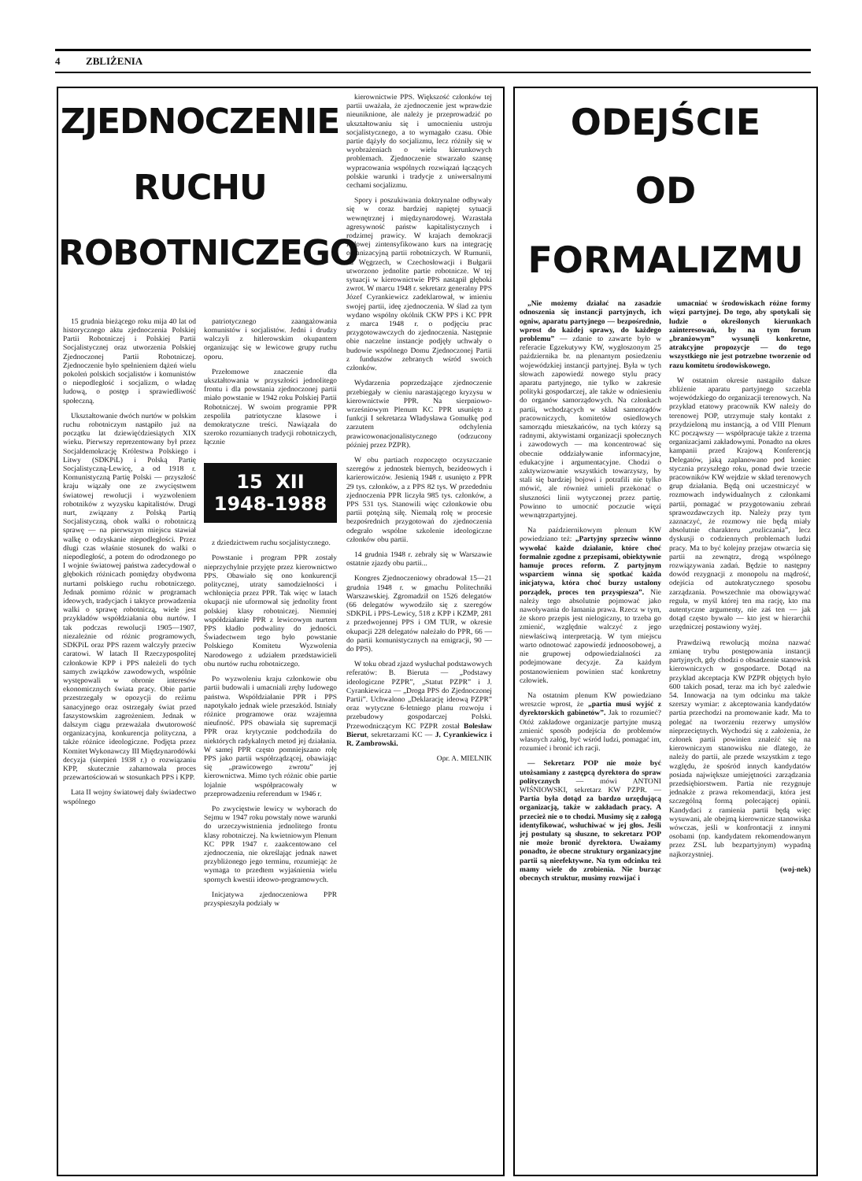4 ZBLIŻENIA
ZJEDNOCZENIE
RUCHU
ROBOTNICZEGO
15 grudnia bieżącego roku mija 40 lat od historycznego aktu zjednoczenia Polskiej Partii Robotniczej i Polskiej Partii Socjalistycznej oraz utworzenia Polskiej Zjednoczonej Partii Robotniczej. Zjednoczenie było spełnieniem dążeń wielu pokoleń polskich socjalistów i komunistów o niepodległość i socjalizm, o władzę ludową, o postęp i sprawiedliwość społeczną.
Ukształtowanie dwóch nurtów w polskim ruchu robotniczym nastąpiło już na początku lat dziewięćdziesiątych XIX wieku. Pierwszy reprezentowany był przez Socjaldemokrację Królestwa Polskiego i Litwy (SDKPiL) i Polską Partię Socjalistyczną-Lewicę, a od 1918 r. Komunistyczną Partię Polski — przyszłość kraju wiązały one ze zwycięstwem światowej rewolucji i wyzwoleniem robotników z wyzysku kapitalistów. Drugi nurt, związany z Polską Partią Socjalistyczną, obok walki o robotniczą sprawę — na pierwszym miejscu stawiał walkę o odzyskanie niepodległości. Przez długi czas właśnie stosunek do walki o niepodległość, a potem do odrodzonego po I wojnie światowej państwa zadecydował o głębokich różnicach pomiędzy obydwoma nurtami polskiego ruchu robotniczego. Jednak pomimo różnic w programach ideowych, tradycjach i taktyce prowadzenia walki o sprawę robotniczą, wiele jest przykładów współdziałania obu nurtów. I tak podczas rewolucji 1905—1907, niezależnie od różnic programowych, SDKPiL oraz PPS razem walczyły przeciw caratowi. W latach II Rzeczypospolitej członkowie KPP i PPS należeli do tych samych związków zawodowych, wspólnie występowali w obronie interesów ekonomicznych świata pracy. Obie partie przestrzegały w opozycji do reżimu sanacyjnego oraz ostrzegały świat przed faszystowskim zagrożeniem. Jednak w dalszym ciągu przeważała dwutorowość organizacyjna, konkurencja polityczna, a także różnice ideologiczne. Podjęta przez Komitet Wykonawczy III Międzynarodówki decyzja (sierpień 1938 r.) o rozwiązaniu KPP, skutecznie zahamowała proces przewartościowań w stosunkach PPS i KPP.
Lata II wojny światowej dały świadectwo wspólnego
patriotycznego zaangażowania komunistów i socjalistów. Jedni i drudzy walczyli z hitlerowskim okupantem organizując się w lewicowe grupy ruchu oporu.
Przełomowe znaczenie dla ukształtowania w przyszłości jednolitego frontu i dla powstania zjednoczonej partii miało powstanie w 1942 roku Polskiej Partii Robotniczej. W swoim programie PPR zespoliła patriotyczne klasowe i demokratyczne treści. Nawiązała do szeroko rozumianych tradycji robotniczych, łącznie
15 XII
1948-1988
z dziedzictwem ruchu socjalistycznego.
Powstanie i program PPR zostały nieprzychylnie przyjęte przez kierownictwo PPS. Obawiało się ono konkurencji politycznej, utraty samodzielności i wchłonięcia przez PPR. Tak więc w latach okupacji nie uformował się jednolity front polskiej klasy robotniczej. Niemniej współdziałanie PPR z lewicowym nurtem PPS kładło podwaliny do jedności. Świadectwem tego było powstanie Polskiego Komitetu Wyzwolenia Narodowego z udziałem przedstawicieli obu nurtów ruchu robotniczego.
Po wyzwoleniu kraju członkowie obu partii budowali i umacniali zręby ludowego państwa. Współdziałanie PPR i PPS napotykało jednak wiele przeszkód. Istniały różnice programowe oraz wzajemna nieufność. PPS obawiała się supremacji PPR oraz krytycznie podchodziła do niektórych radykalnych metod jej działania. W samej PPR często pomniejszano rolę PPS jako partii współrządzącej, obawiając się „prawicowego zwrotu” jej kierownictwa. Mimo tych różnic obie partie lojalnie współpracowały w przeprowadzeniu referendum w 1946 r.
Po zwycięstwie lewicy w wyborach do Sejmu w 1947 roku powstały nowe warunki do urzeczywistnienia jednolitego frontu klasy robotniczej. Na kwietniowym Plenum KC PPR 1947 r. zaakcentowano cel zjednoczenia, nie określając jednak nawet przybliżonego jego terminu, rozumiejąc że wymaga to przedtem wyjaśnienia wielu spornych kwestii ideowo-programowych.
Inicjatywa zjednoczeniowa PPR przyspieszyła podziały w
kierownictwie PPS. Większość członków tej partii uważała, że zjednoczenie jest wprawdzie nieuniknione, ale należy je przeprowadzić po ukształtowaniu się i umocnieniu ustroju socjalistycznego, a to wymagało czasu. Obie partie dążyły do socjalizmu, lecz różniły się w wyobrażeniach o wielu kierunkowych problemach. Zjednoczenie stwarzało szansę wypracowania wspólnych rozwiązań łączących polskie warunki i tradycje z uniwersalnymi cechami socjalizmu.
Spory i poszukiwania doktrynalne odbywały się w coraz bardziej napiętej sytuacji wewnętrznej i międzynarodowej. Wzrastała agresywność państw kapitalistycznych i rodzimej prawicy. W krajach demokracji ludowej zintensyfikowano kurs na integrację organizacyjną partii robotniczych. W Rumunii, na Węgrzech, w Czechosłowacji i Bułgarii utworzono jednolite partie robotnicze. W tej sytuacji w kierownictwie PPS nastąpił głęboki zwrot. W marcu 1948 r. sekretarz generalny PPS Józef Cyrankiewicz zadeklarował, w imieniu swojej partii, ideę zjednoczenia. W ślad za tym wydano wspólny okólnik CKW PPS i KC PPR z marca 1948 r. o podjęciu prac przygotowawczych do zjednoczenia. Następnie obie naczelne instancje podjęły uchwały o budowie wspólnego Domu Zjednoczonej Partii z funduszów zebranych wśród swoich członków.
Wydarzenia poprzedzające zjednoczenie przebiegały w cieniu narastającego kryzysu w kierownictwie PPR. Na sierpniowo-wrześniowym Plenum KC PPR usunięto z funkcji I sekretarza Władysława Gomułkę pod zarzutem odchylenia prawicowonacjonalistycznego (odrzucony później przez PZPR).
W obu partiach rozpoczęto oczyszczanie szeregów z jednostek biernych, bezideowych i karierowiczów. Jesienią 1948 r. usunięto z PPR 29 tys. członków, a z PPS 82 tys. W przededniu zjednoczenia PPR liczyła 985 tys. członków, a PPS 531 tys. Stanowili więc członkowie obu partii potężną siłę. Niemałą rolę w procesie bezpośrednich przygotowań do zjednoczenia odegrało wspólne szkolenie ideologiczne członków obu partii.
14 grudnia 1948 r. zebrały się w Warszawie ostatnie zjazdy obu partii...
Kongres Zjednoczeniowy obradował 15—21 grudnia 1948 r. w gmachu Politechniki Warszawskiej. Zgromadził on 1526 delegatów (66 delegatów wywodziło się z szeregów SDKPiL i PPS-Lewicy, 518 z KPP i KZMP, 281 z przedwojennej PPS i OM TUR, w okresie okupacji 228 delegatów należało do PPR, 66 — do partii komunistycznych na emigracji, 90 — do PPS).
W toku obrad zjazd wysłuchał podstawowych referatów: B. Bieruta — „Podstawy ideologiczne PZPR”, „Statut PZPR” i J. Cyrankiewicza — „Droga PPS do Zjednoczonej Partii”. Uchwalono „Deklarację ideową PZPR” oraz wytyczne 6-letniego planu rozwoju i przebudowy gospodarczej Polski. Przewodniczącym KC PZPR został Bolesław Bierut, sekretarzami KC — J. Cyrankiewicz i R. Zambrowski.
Opr. A. MIELNIK
ODEJŚCIE
OD
FORMALIZMU
„Nie możemy działać na zasadzie odnoszenia się instancji partyjnych, ich ogniw, aparatu partyjnego — bezpośrednio, wprost do każdej sprawy, do każdego problemu” — zdanie to zawarte było w referacie Egzekutywy KW, wygłoszonym 25 października br. na plenarnym posiedzeniu wojewódzkiej instancji partyjnej. Była w tych słowach zapowiedź nowego stylu pracy aparatu partyjnego, nie tylko w zakresie polityki gospodarczej, ale także w odniesieniu do organów samorządowych. Na członkach partii, wchodzących w skład samorządów pracowniczych, komitetów osiedlowych samorządu mieszkańców, na tych którzy są radnymi, aktywistami organizacji społecznych i zawodowych — ma koncentrować się obecnie oddziaływanie informacyjne, edukacyjne i argumentacyjne. Chodzi o zaktywizowanie wszystkich towarzyszy, by stali się bardziej bojowi i potrafili nie tylko mówić, ale również umieli przekonać o słuszności linii wytyczonej przez partię. Powinno to umocnić poczucie więzi wewnątrzpartyjnej.
Na październikowym plenum KW powiedziano też: „Partyjny sprzeciw winno wywołać każde działanie, które choć formalnie zgodne z przepisami, obiektywnie hamuje proces reform. Z partyjnym wsparciem winna się spotkać każda inicjatywa, która choć burzy ustalony porządek, proces ten przyspiesza”. Nie należy tego absolutnie pojmować jako nawoływania do łamania prawa. Rzecz w tym, że skoro przepis jest nielogiczny, to trzeba go zmienić, względnie walczyć z jego niewłaściwą interpretacją. W tym miejscu warto odnotować zapowiedź jednoosobowej, a nie grupowej odpowiedzialności za podejmowane decyzje. Za każdym postanowieniem powinien stać konkretny człowiek.
Na ostatnim plenum KW powiedziano wreszcie wprost, że „partia musi wyjść z dyrektorskich gabinetów”. Jak to rozumieć? Otóż zakładowe organizacje partyjne muszą zmienić sposób podejścia do problemów własnych załóg, być wśród ludzi, pomagać im, rozumieć i bronić ich racji.
— Sekretarz POP nie może być utożsamiany z zastępcą dyrektora do spraw politycznych — mówi ANTONI WIŚNIOWSKI, sekretarz KW PZPR. — Partia była dotąd za bardzo urzędującą organizacją, także w zakładach pracy. A przecież nie o to chodzi. Musimy się z załogą identyfikować, wsłuchiwać w jej głos. Jeśli jej postulaty są słuszne, to sekretarz POP nie może bronić dyrektora. Uważamy ponadto, że obecne struktury organizacyjne partii są nieefektywne. Na tym odcinku też mamy wiele do zrobienia. Nie burząc obecnych struktur, musimy rozwijać i
umacniać w środowiskach różne formy więzi partyjnej. Do tego, aby spotykali się ludzie o określonych kierunkach zainteresowań, by na tym forum „branżowym” wysunęli konkretne, atrakcyjne propozycje — do tego wszystkiego nie jest potrzebne tworzenie od razu komitetu środowiskowego.
W ostatnim okresie nastąpiło dalsze zbliżenie aparatu partyjnego szczebla wojewódzkiego do organizacji terenowych. Na przykład etatowy pracownik KW należy do terenowej POP, utrzymuje stały kontakt z przydzieloną mu instancją, a od VIII Plenum KC począwszy — współpracuje także z trzema organizacjami zakładowymi. Ponadto na okres kampanii przed Krajową Konferencją Delegatów, jaką zaplanowano pod koniec stycznia przyszłego roku, ponad dwie trzecie pracowników KW wejdzie w skład terenowych grup działania. Będą oni uczestniczyć w rozmowach indywidualnych z członkami partii, pomagać w przygotowaniu zebrań sprawozdawczych itp. Należy przy tym zaznaczyć, że rozmowy nie będą miały absolutnie charakteru „rozliczania”, lecz dyskusji o codziennych problemach ludzi pracy. Ma to być kolejny przejaw otwarcia się partii na zewnątrz, drogą wspólnego rozwiązywania zadań. Będzie to następny dowód rezygnacji z monopolu na mądrość, odejścia od autokratycznego sposobu zarządzania. Powszechnie ma obowiązywać reguła, w myśl której ten ma rację, kto ma autentyczne argumenty, nie zaś ten — jak dotąd często bywało — kto jest w hierarchii urzędniczej postawiony wyżej.
Prawdziwą rewolucją można nazwać zmianę trybu postępowania instancji partyjnych, gdy chodzi o obsadzenie stanowisk kierowniczych w gospodarce. Dotąd na przykład akceptacja KW PZPR objętych było 600 takich posad, teraz ma ich być zaledwie 54. Innowacja na tym odcinku ma także szerszy wymiar: z akceptowania kandydatów partia przechodzi na promowanie kadr. Ma to polegać na tworzeniu rezerwy umysłów nieprzeciętnych. Wychodzi się z założenia, że członek partii powinien znaleźć się na kierowniczym stanowisku nie dlatego, że należy do partii, ale przede wszystkim z tego względu, że spośród innych kandydatów posiada największe umiejętności zarządzania przedsiębiorstwem. Partia nie rezygnuje jednakże z prawa rekomendacji, która jest szczególną formą polecającej opinii. Kandydaci z ramienia partii będą więc wysuwani, ale obejmą kierownicze stanowiska wówczas, jeśli w konfrontacji z innymi osobami (np. kandydatem rekomendowanym przez ZSL lub bezpartyjnym) wypadną najkorzystniej.
(woj-nek)